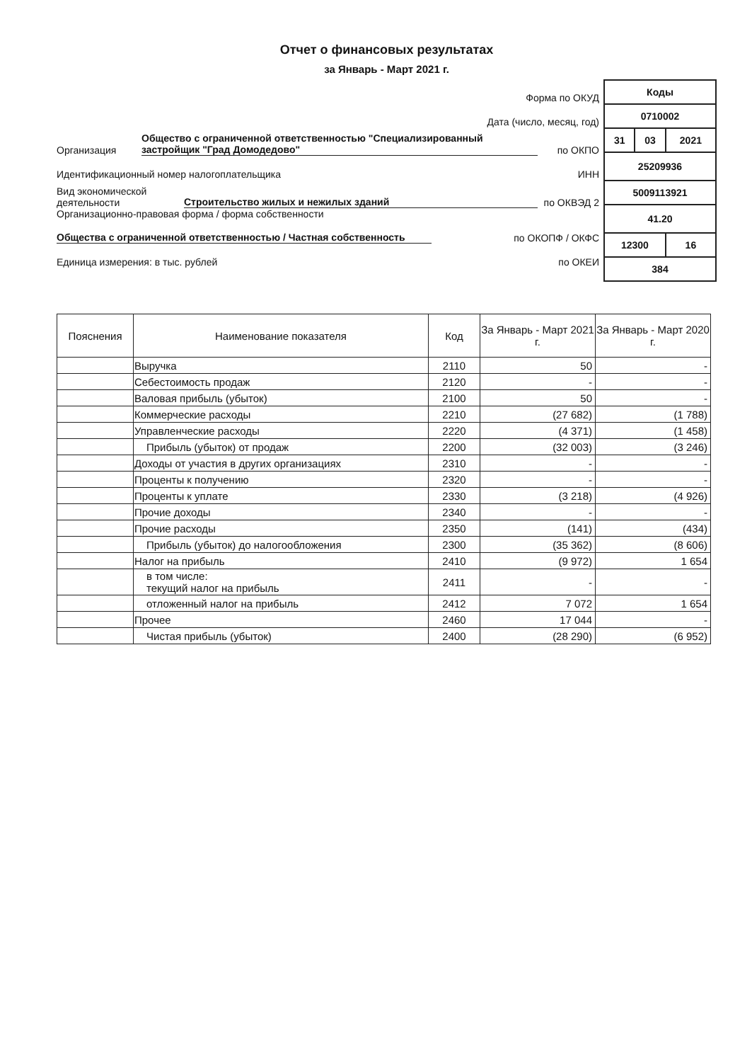Отчет о финансовых результатах
за Январь - Март 2021 г.
Форма по ОКУД
Дата (число, месяц, год)
Организация Общество с ограниченной ответственностью "Специализированный застройщик "Град Домодедово" по ОКПО
Идентификационный номер налогоплательщика ИНН
Вид экономической деятельности Строительство жилых и нежилых зданий по ОКВЭД 2
Организационно-правовая форма / форма собственности
Общества с ограниченной ответственностью / Частная собственность по ОКОПФ / ОКФС
Единица измерения: в тыс. рублей по ОКЕИ
| Коды | | |
| 0710002 | | |
| 31 | 03 | 2021 |
| 25209936 | | |
| 5009113921 | | |
| 41.20 | | |
| 12300 | | 16 |
| 384 | | |
| Пояснения | Наименование показателя | Код | За Январь - Март 2021 г. | За Январь - Март 2020 г. |
| --- | --- | --- | --- | --- |
| | Выручка | 2110 | 50 | - |
| | Себестоимость продаж | 2120 | - | - |
| | Валовая прибыль (убыток) | 2100 | 50 | - |
| | Коммерческие расходы | 2210 | (27 682) | (1 788) |
| | Управленческие расходы | 2220 | (4 371) | (1 458) |
| | Прибыль (убыток) от продаж | 2200 | (32 003) | (3 246) |
| | Доходы от участия в других организациях | 2310 | - | - |
| | Проценты к получению | 2320 | - | - |
| | Проценты к уплате | 2330 | (3 218) | (4 926) |
| | Прочие доходы | 2340 | - | - |
| | Прочие расходы | 2350 | (141) | (434) |
| | Прибыль (убыток) до налогообложения | 2300 | (35 362) | (8 606) |
| | Налог на прибыль | 2410 | (9 972) | 1 654 |
| | в том числе: текущий налог на прибыль | 2411 | - | - |
| | отложенный налог на прибыль | 2412 | 7 072 | 1 654 |
| | Прочее | 2460 | 17 044 | - |
| | Чистая прибыль (убыток) | 2400 | (28 290) | (6 952) |